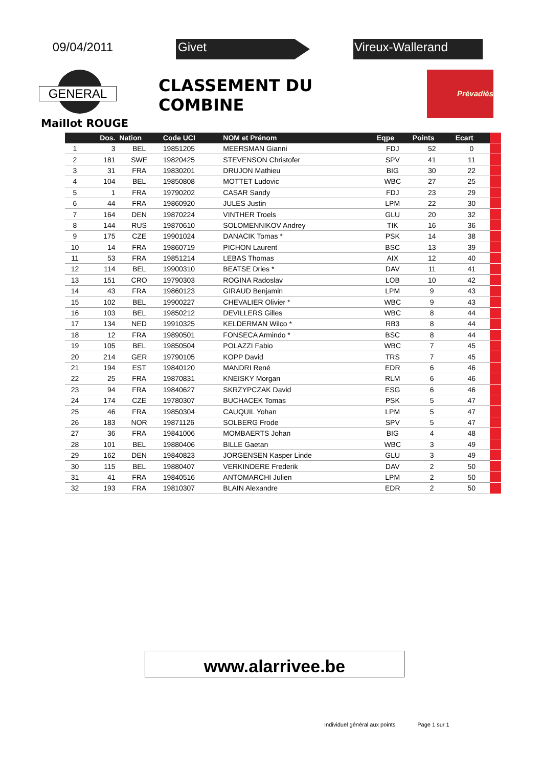09/04/2011
Givet Vireux-Wallerand
GENERAL
CLASSEMENT DU COMBINE
Prévadiès
Maillot ROUGE
| | Dos. | Nation | Code UCI | NOM et Prénom | Eqpe | Points | Ecart | |
| --- | --- | --- | --- | --- | --- | --- | --- | --- |
| 1 | 3 | BEL | 19851205 | MEERSMAN Gianni | FDJ | 52 | 0 | |
| 2 | 181 | SWE | 19820425 | STEVENSON Christofer | SPV | 41 | 11 | |
| 3 | 31 | FRA | 19830201 | DRUJON Mathieu | BIG | 30 | 22 | |
| 4 | 104 | BEL | 19850808 | MOTTET Ludovic | WBC | 27 | 25 | |
| 5 | 1 | FRA | 19790202 | CASAR Sandy | FDJ | 23 | 29 | |
| 6 | 44 | FRA | 19860920 | JULES Justin | LPM | 22 | 30 | |
| 7 | 164 | DEN | 19870224 | VINTHER Troels | GLU | 20 | 32 | |
| 8 | 144 | RUS | 19870610 | SOLOMENNIKOV Andrey | TIK | 16 | 36 | |
| 9 | 175 | CZE | 19901024 | DANACIK Tomas * | PSK | 14 | 38 | |
| 10 | 14 | FRA | 19860719 | PICHON Laurent | BSC | 13 | 39 | |
| 11 | 53 | FRA | 19851214 | LEBAS Thomas | AIX | 12 | 40 | |
| 12 | 114 | BEL | 19900310 | BEATSE Dries * | DAV | 11 | 41 | |
| 13 | 151 | CRO | 19790303 | ROGINA Radoslav | LOB | 10 | 42 | |
| 14 | 43 | FRA | 19860123 | GIRAUD Benjamin | LPM | 9 | 43 | |
| 15 | 102 | BEL | 19900227 | CHEVALIER Olivier * | WBC | 9 | 43 | |
| 16 | 103 | BEL | 19850212 | DEVILLERS Gilles | WBC | 8 | 44 | |
| 17 | 134 | NED | 19910325 | KELDERMAN Wilco * | RB3 | 8 | 44 | |
| 18 | 12 | FRA | 19890501 | FONSECA Armindo * | BSC | 8 | 44 | |
| 19 | 105 | BEL | 19850504 | POLAZZI Fabio | WBC | 7 | 45 | |
| 20 | 214 | GER | 19790105 | KOPP David | TRS | 7 | 45 | |
| 21 | 194 | EST | 19840120 | MANDRI René | EDR | 6 | 46 | |
| 22 | 25 | FRA | 19870831 | KNEISKY Morgan | RLM | 6 | 46 | |
| 23 | 94 | FRA | 19840627 | SKRZYPCZAK David | ESG | 6 | 46 | |
| 24 | 174 | CZE | 19780307 | BUCHACEK Tomas | PSK | 5 | 47 | |
| 25 | 46 | FRA | 19850304 | CAUQUIL Yohan | LPM | 5 | 47 | |
| 26 | 183 | NOR | 19871126 | SOLBERG Frode | SPV | 5 | 47 | |
| 27 | 36 | FRA | 19841006 | MOMBAERTS Johan | BIG | 4 | 48 | |
| 28 | 101 | BEL | 19880406 | BILLE Gaetan | WBC | 3 | 49 | |
| 29 | 162 | DEN | 19840823 | JORGENSEN Kasper Linde | GLU | 3 | 49 | |
| 30 | 115 | BEL | 19880407 | VERKINDERE Frederik | DAV | 2 | 50 | |
| 31 | 41 | FRA | 19840516 | ANTOMARCHI Julien | LPM | 2 | 50 | |
| 32 | 193 | FRA | 19810307 | BLAIN Alexandre | EDR | 2 | 50 | |
www.alarrivee.be
Individuel général aux points Page 1 sur 1